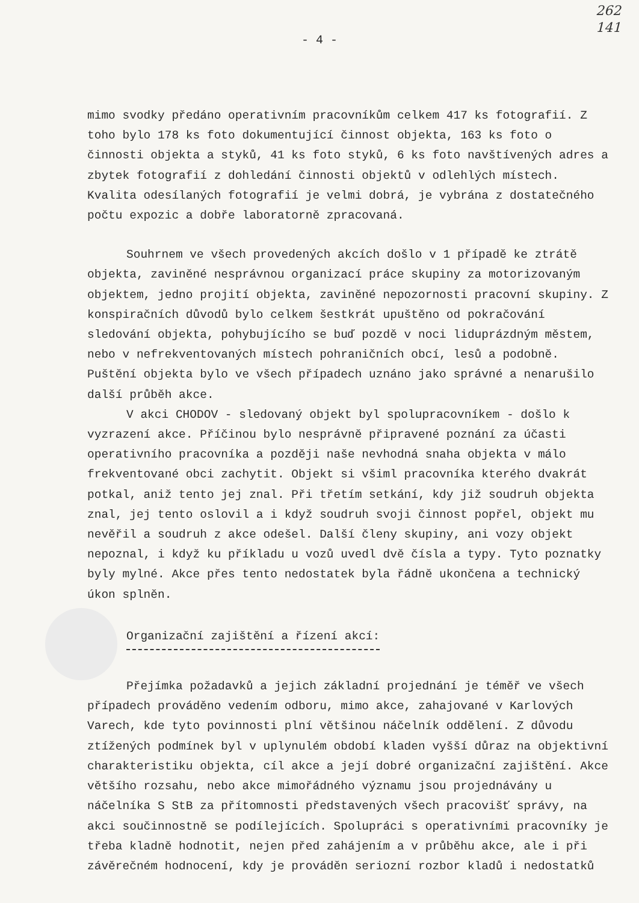262
141
- 4 -
mimo svodky předáno operativním pracovníkům celkem 417 ks fotografií. Z toho bylo 178 ks foto dokumentující činnost objekta, 163 ks foto o činnosti objekta a styků, 41 ks foto styků, 6 ks foto navštívených adres a zbytek fotografií z dohledání činnosti objektů v odlehlých místech. Kvalita odesílaných fotografií je velmi dobrá, je vybrána z dostatečného počtu expozic a dobře laboratorně zpracovaná.
Souhrnem ve všech provedených akcích došlo v 1 případě ke ztrátě objekta, zaviněné nesprávnou organizací práce skupiny za motorizovaným objektem, jedno projití objekta, zaviněné nepozornosti pracovní skupiny. Z konspiračních důvodů bylo celkem šestkrát upuštěno od pokračování sledování objekta, pohybujícího se buď pozdě v noci liduprázdným městem, nebo v nefrekventovaných místech pohraničních obcí, lesů a podobně. Puštění objekta bylo ve všech případech uznáno jako správné a nenarušilo další průběh akce.
V akci CHODOV - sledovaný objekt byl spolupracovníkem - došlo k vyzrazení akce. Příčinou bylo nesprávně připravené poznání za účasti operativního pracovníka a později naše nevhodná snaha objekta v málo frekventované obci zachytit. Objekt si všiml pracovníka kterého dvakrát potkal, aniž tento jej znal. Při třetím setkání, kdy již soudruh objekta znal, jej tento oslovil a i když soudruh svoji činnost popřel, objekt mu nevěřil a soudruh z akce odešel. Další členy skupiny, ani vozy objekt nepoznal, i když ku příkladu u vozů uvedl dvě čísla a typy. Tyto poznatky byly mylné. Akce přes tento nedostatek byla řádně ukončena a technický úkon splněn.
Organizační zajištění a řízení akcí:
Přejímka požadavků a jejich základní projednání je téměř ve všech případech prováděno vedením odboru, mimo akce, zahajované v Karlových Varech, kde tyto povinnosti plní většinou náčelník oddělení. Z důvodu ztížených podmínek byl v uplynulém období kladen vyšší důraz na objektivní charakteristiku objekta, cíl akce a její dobré organizační zajištění. Akce většího rozsahu, nebo akce mimořádného významu jsou projednávány u náčelníka S StB za přítomnosti představených všech pracovišť správy, na akci součinnostně se podílejících. Spolupráci s operativními pracovníky je třeba kladně hodnotit, nejen před zahájením a v průběhu akce, ale i při závěrečném hodnocení, kdy je prováděn seriozní rozbor kladů i nedostatků